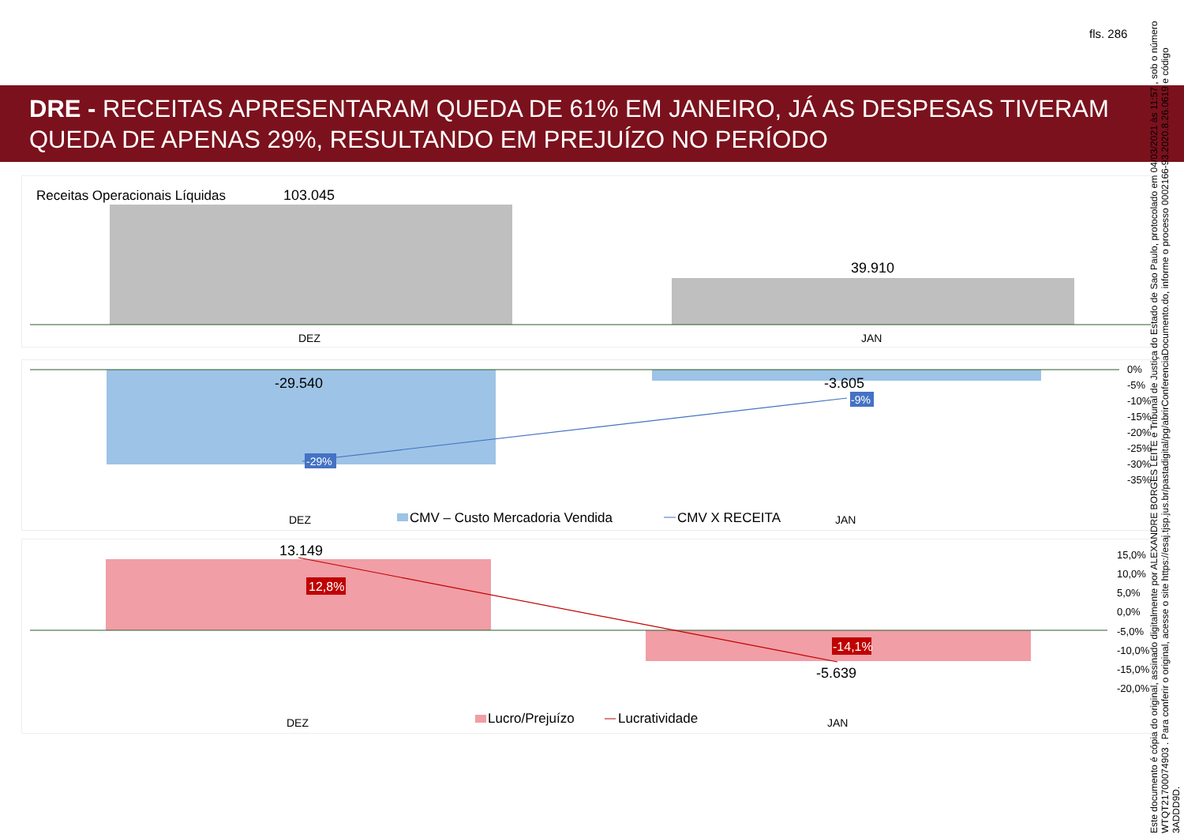fls. 286
DRE - RECEITAS APRESENTARAM QUEDA DE 61% EM JANEIRO, JÁ AS DESPESAS TIVERAM QUEDA DE APENAS 29%, RESULTANDO EM PREJUÍZO NO PERÍODO
Receitas Operacionais Líquidas
103.045
39.910
DEZ
JAN
-29%
-9%
-29.540
-3.605
DEZ
JAN
0%
-5%
-10%
-15%
-20%
-25%
-30%
-35%
CMV – Custo Mercadoria Vendida
CMV X RECEITA
12,8%
-14,1%
13.149
-5.639
DEZ
JAN
15,0%
10,0%
5,0%
0,0%
-5,0%
-10,0%
-15,0%
-20,0%
Lucro/Prejuízo
Lucratividade
Este documento é cópia do original, assinado digitalmente por ALEXANDRE BORGES LEITE e Tribunal de Justiça do Estado de Sao Paulo, protocolado em 04/03/2021 às 11:57 , sob o número WTQT21700074903 . Para conferir o original, acesse o site https://esaj.tjsp.jus.br/pastadigital/pg/abrirConferenciaDocumento.do, informe o processo 0002166-93.2020.8.26.0619 e código 3ADDD9D.